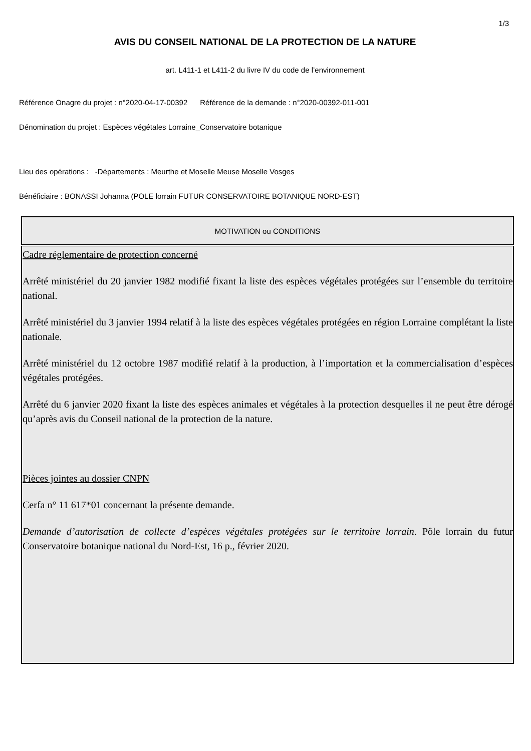1/3
AVIS DU CONSEIL NATIONAL DE LA PROTECTION DE LA NATURE
art. L411-1 et L411-2 du livre IV du code de l’environnement
Référence Onagre du projet : n°2020-04-17-00392 Référence de la demande : n°2020-00392-011-001
Dénomination du projet : Espèces végétales Lorraine_Conservatoire botanique
Lieu des opérations : -Départements : Meurthe et Moselle Meuse Moselle Vosges
Bénéficiaire : BONASSI Johanna (POLE lorrain FUTUR CONSERVATOIRE BOTANIQUE NORD-EST)
| MOTIVATION ou CONDITIONS |
| --- |
| Cadre réglementaire de protection concerné Arrêté ministériel du 20 janvier 1982 modifié fixant la liste des espèces végétales protégées sur l’ensemble du territoire national. Arrêté ministériel du 3 janvier 1994 relatif à la liste des espèces végétales protégées en région Lorraine complétant la liste nationale. Arrêté ministériel du 12 octobre 1987 modifié relatif à la production, à l’importation et la commercialisation d’espèces végétales protégées. Arrêté du 6 janvier 2020 fixant la liste des espèces animales et végétales à la protection desquelles il ne peut être dérogé qu’après avis du Conseil national de la protection de la nature. Pièces jointes au dossier CNPN Cerfa n° 11 617*01 concernant la présente demande. Demande d’autorisation de collecte d’espèces végétales protégées sur le territoire lorrain . Pôle lorrain du futur Conservatoire botanique national du Nord-Est, 16 p., février 2020. |